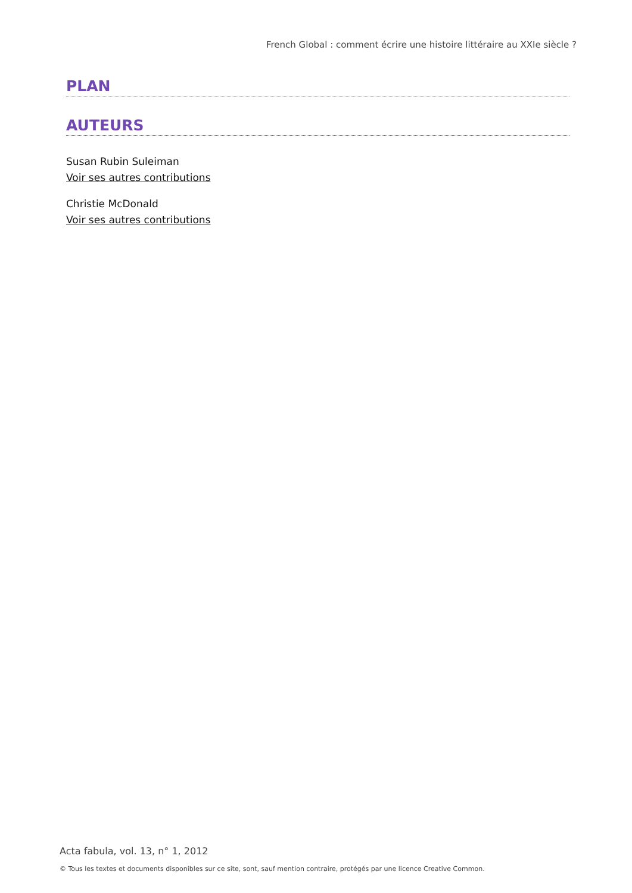French Global : comment écrire une histoire littéraire au XXIe siècle ?
PLAN
AUTEURS
Susan Rubin Suleiman
Voir ses autres contributions
Christie McDonald
Voir ses autres contributions
Acta fabula, vol. 13, n° 1, 2012
© Tous les textes et documents disponibles sur ce site, sont, sauf mention contraire, protégés par une licence Creative Common.